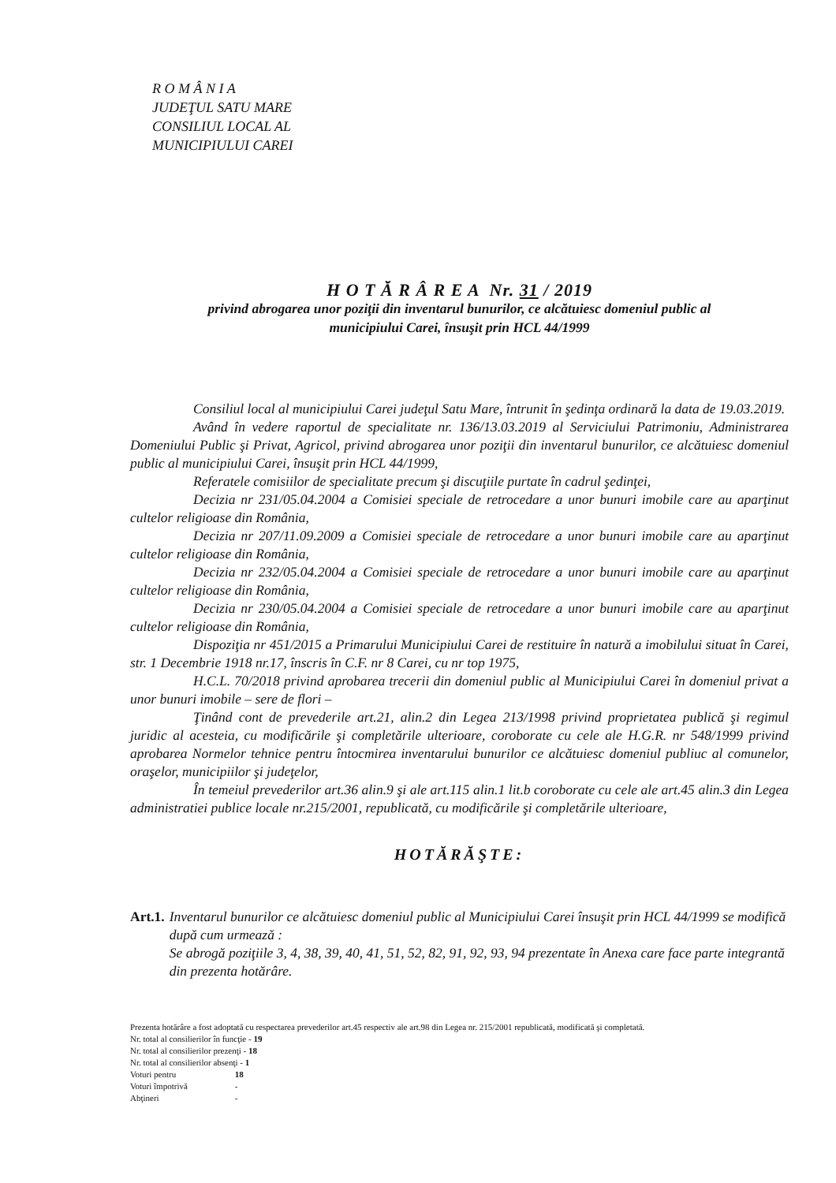R O M Â N I A
JUDEŢUL SATU MARE
CONSILIUL LOCAL AL
MUNICIPIULUI CAREI
H O T Ă R Â R E A Nr. 31 / 2019
privind abrogarea unor poziţii din inventarul bunurilor, ce alcătuiesc domeniul public al
municipiului Carei, însuşit prin HCL 44/1999
Consiliul local al municipiului Carei judeţul Satu Mare, întrunit în şedinţa ordinară la data de 19.03.2019.
Având în vedere raportul de specialitate nr. 136/13.03.2019 al Serviciului Patrimoniu, Administrarea Domeniului Public şi Privat, Agricol, privind abrogarea unor poziţii din inventarul bunurilor, ce alcătuiesc domeniul public al municipiului Carei, însuşit prin HCL 44/1999,
Referatele comisiilor de specialitate precum şi discuţiile purtate în cadrul şedinţei,
Decizia nr 231/05.04.2004 a Comisiei speciale de retrocedare a unor bunuri imobile care au aparţinut cultelor religioase din România,
Decizia nr 207/11.09.2009 a Comisiei speciale de retrocedare a unor bunuri imobile care au aparţinut cultelor religioase din România,
Decizia nr 232/05.04.2004 a Comisiei speciale de retrocedare a unor bunuri imobile care au aparţinut cultelor religioase din România,
Decizia nr 230/05.04.2004 a Comisiei speciale de retrocedare a unor bunuri imobile care au aparţinut cultelor religioase din România,
Dispoziţia nr 451/2015 a Primarului Municipiului Carei de restituire în natură a imobilului situat în Carei, str. 1 Decembrie 1918 nr.17, înscris în C.F. nr 8 Carei, cu nr top 1975,
H.C.L. 70/2018 privind aprobarea trecerii din domeniul public al Municipiului Carei în domeniul privat a unor bunuri imobile – sere de flori –
Ţinând cont de prevederile art.21, alin.2 din Legea 213/1998 privind proprietatea publică şi regimul juridic al acesteia, cu modificările şi completările ulterioare, coroborate cu cele ale H.G.R. nr 548/1999 privind aprobarea Normelor tehnice pentru întocmirea inventarului bunurilor ce alcătuiesc domeniul publiuc al comunelor, oraşelor, municipiilor şi judeţelor,
În temeiul prevederilor art.36 alin.9 şi ale art.115 alin.1 lit.b coroborate cu cele ale art.45 alin.3 din Legea administratiei publice locale nr.215/2001, republicată, cu modificările şi completările ulterioare,
HOTĂRĂŞTE:
Art.1. Inventarul bunurilor ce alcătuiesc domeniul public al Municipiului Carei însuşit prin HCL 44/1999 se modifică după cum urmează :
Se abrogă poziţiile 3, 4, 38, 39, 40, 41, 51, 52, 82, 91, 92, 93, 94 prezentate în Anexa care face parte integrantă din prezenta hotărâre.
Prezenta hotărâre a fost adoptată cu respectarea prevederilor art.45 respectiv ale art.98 din Legea nr. 215/2001 republicată, modificată şi completată.
Nr. total al consilierilor în funcţie - 19
Nr. total al consilierilor prezenţi - 18
Nr. total al consilierilor absenţi - 1
Voturi pentru 18
Voturi împotrivă -
Abţineri -